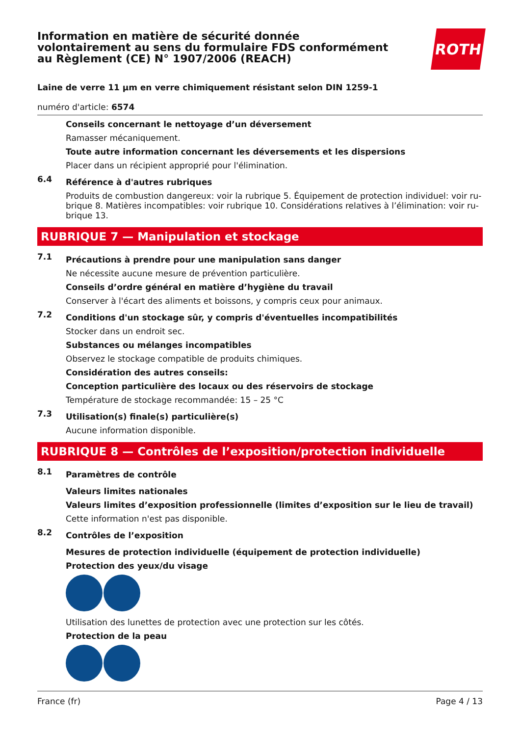Information en matière de sécurité donnée
volontairement au sens du formulaire FDS conformément
au Règlement (CE) N° 1907/2006 (REACH)
ROTH
Laine de verre 11 µm en verre chimiquement résistant selon DIN 1259-1
numéro d'article: 6574
Conseils concernant le nettoyage d’un déversement
Ramasser mécaniquement.
Toute autre information concernant les déversements et les dispersions
Placer dans un récipient approprié pour l'élimination.
6.4 Référence à d'autres rubriques
Produits de combustion dangereux: voir la rubrique 5. Équipement de protection individuel: voir ru-brique 8. Matières incompatibles: voir rubrique 10. Considérations relatives à l’élimination: voir ru-brique 13.
RUBRIQUE 7 — Manipulation et stockage
7.1 Précautions à prendre pour une manipulation sans danger
Ne nécessite aucune mesure de prévention particulière.
Conseils d’ordre général en matière d’hygiène du travail
Conserver à l'écart des aliments et boissons, y compris ceux pour animaux.
7.2 Conditions d'un stockage sûr, y compris d'éventuelles incompatibilités
Stocker dans un endroit sec.
Substances ou mélanges incompatibles
Observez le stockage compatible de produits chimiques.
Considération des autres conseils:
Conception particulière des locaux ou des réservoirs de stockage
Température de stockage recommandée: 15 – 25 °C
7.3 Utilisation(s) finale(s) particulière(s)
Aucune information disponible.
RUBRIQUE 8 — Contrôles de l’exposition/protection individuelle
8.1 Paramètres de contrôle
Valeurs limites nationales
Valeurs limites d’exposition professionnelle (limites d’exposition sur le lieu de travail)
Cette information n'est pas disponible.
8.2 Contrôles de l’exposition
Mesures de protection individuelle (équipement de protection individuelle)
Protection des yeux/du visage
Utilisation des lunettes de protection avec une protection sur les côtés.
Protection de la peau
France (fr) Page 4 / 13